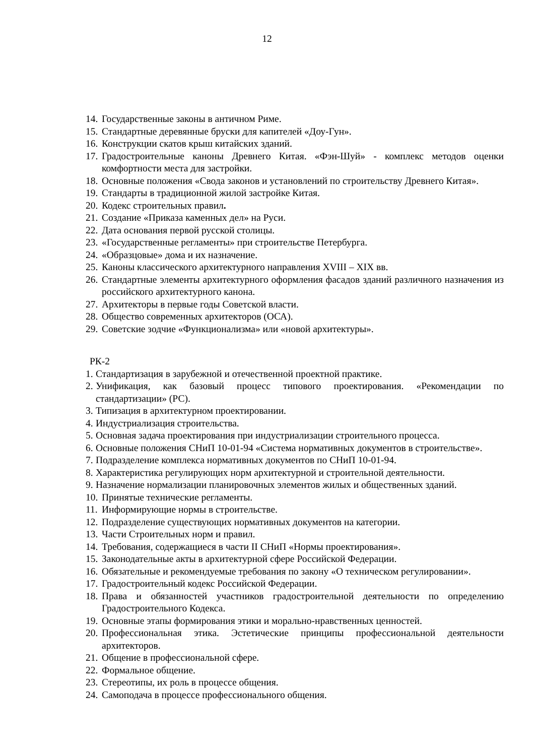12
14. Государственные законы в античном Риме.
15. Стандартные деревянные бруски для капителей «Доу-Гун».
16. Конструкции скатов крыш китайских зданий.
17. Градостроительные каноны Древнего Китая. «Фэн-Шуй» - комплекс методов оценки комфортности места для застройки.
18. Основные положения «Свода законов и установлений по строительству Древнего Китая».
19. Стандарты в традиционной жилой застройке Китая.
20. Кодекс строительных правил.
21. Создание «Приказа каменных дел» на Руси.
22. Дата основания первой русской столицы.
23. «Государственные регламенты» при строительстве Петербурга.
24. «Образцовые» дома и их назначение.
25. Каноны классического архитектурного направления XVIII – XIX вв.
26. Стандартные элементы архитектурного оформления фасадов зданий различного назначения из российского архитектурного канона.
27. Архитекторы в первые годы Советской власти.
28. Общество современных архитекторов (ОСА).
29. Советские зодчие «Функционализма» или «новой архитектуры».
РК-2
1. Стандартизация в зарубежной и отечественной проектной практике.
2. Унификация, как базовый процесс типового проектирования. «Рекомендации по стандартизации» (РС).
3. Типизация в архитектурном проектировании.
4. Индустриализация строительства.
5. Основная задача проектирования при индустриализации строительного процесса.
6. Основные положения СНиП 10-01-94 «Система нормативных документов в строительстве».
7. Подразделение комплекса нормативных документов по СНиП 10-01-94.
8. Характеристика регулирующих норм архитектурной и строительной деятельности.
9. Назначение нормализации планировочных элементов жилых и общественных зданий.
10. Принятые технические регламенты.
11. Информирующие нормы в строительстве.
12. Подразделение существующих нормативных документов на категории.
13. Части Строительных норм и правил.
14. Требования, содержащиеся в части II СНиП «Нормы проектирования».
15. Законодательные акты в архитектурной сфере Российской Федерации.
16. Обязательные и рекомендуемые требования по закону «О техническом регулировании».
17. Градостроительный кодекс Российской Федерации.
18. Права и обязанностей участников градостроительной деятельности по определению Градостроительного Кодекса.
19. Основные этапы формирования этики и морально-нравственных ценностей.
20. Профессиональная этика. Эстетические принципы профессиональной деятельности архитекторов.
21. Общение в профессиональной сфере.
22. Формальное общение.
23. Стереотипы, их роль в процессе общения.
24. Самоподача в процессе профессионального общения.